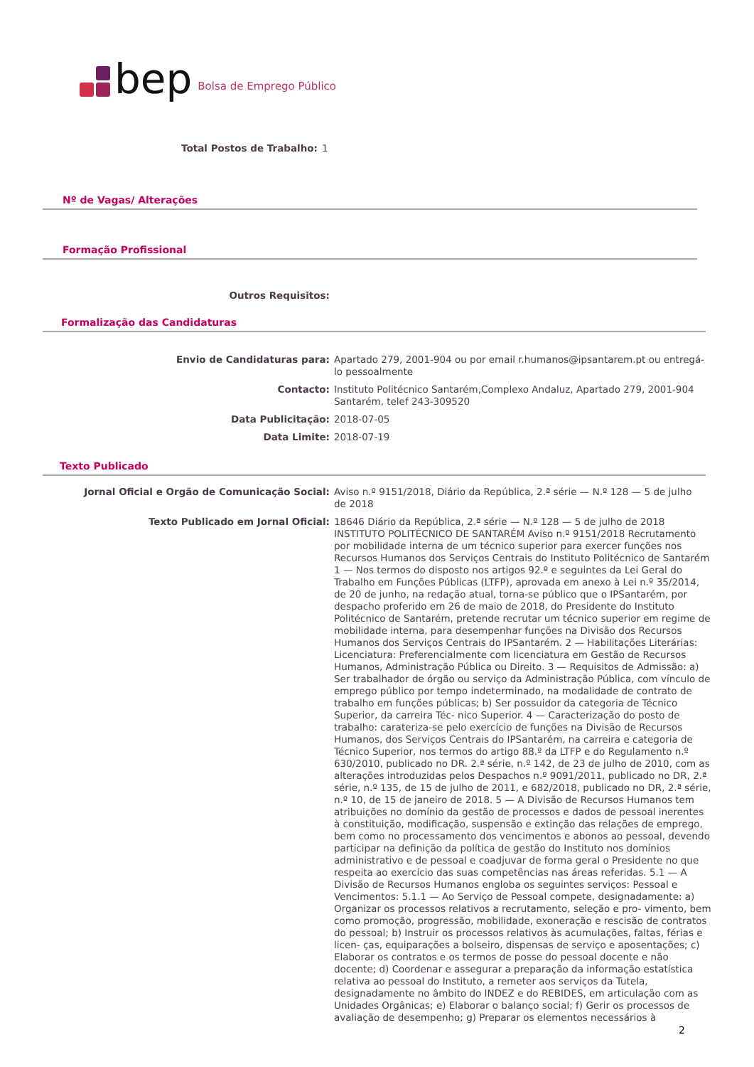bep Bolsa de Emprego Público
Total Postos de Trabalho:
1
Nº de Vagas/ Alterações
Formação Profissional
Outros Requisitos:
Formalização das Candidaturas
Envio de Candidaturas para:
Apartado 279, 2001-904 ou por email r.humanos@ipsantarem.pt ou entregá-lo pessoalmente
Contacto:
Instituto Politécnico Santarém,Complexo Andaluz, Apartado 279, 2001-904 Santarém, telef 243-309520
Data Publicitação:
2018-07-05
Data Limite:
2018-07-19
Texto Publicado
Jornal Oficial e Orgão de Comunicação Social:
Aviso n.º 9151/2018, Diário da República, 2.ª série — N.º 128 — 5 de julho de 2018
Texto Publicado em Jornal Oficial:
18646 Diário da República, 2.ª série — N.º 128 — 5 de julho de 2018 INSTITUTO POLITÉCNICO DE SANTARÉM Aviso n.º 9151/2018 Recrutamento por mobilidade interna de um técnico superior para exercer funções nos Recursos Humanos dos Serviços Centrais do Instituto Politécnico de Santarém 1 — Nos termos do disposto nos artigos 92.º e seguintes da Lei Geral do Trabalho em Funções Públicas (LTFP), aprovada em anexo à Lei n.º 35/2014, de 20 de junho, na redação atual, torna-se público que o IPSantarém, por despacho proferido em 26 de maio de 2018, do Presidente do Instituto Politécnico de Santarém, pretende recrutar um técnico superior em regime de mobilidade interna, para desempenhar funções na Divisão dos Recursos Humanos dos Serviços Centrais do IPSantarém. 2 — Habilitações Literárias: Licenciatura: Preferencialmente com licenciatura em Gestão de Recursos Humanos, Administração Pública ou Direito. 3 — Requisitos de Admissão: a) Ser trabalhador de órgão ou serviço da Administração Pública, com vínculo de emprego público por tempo indeterminado, na modalidade de contrato de trabalho em funções públicas; b) Ser possuidor da categoria de Técnico Superior, da carreira Téc- nico Superior. 4 — Caracterização do posto de trabalho: carateriza-se pelo exercício de funções na Divisão de Recursos Humanos, dos Serviços Centrais do IPSantarém, na carreira e categoria de Técnico Superior, nos termos do artigo 88.º da LTFP e do Regulamento n.º 630/2010, publicado no DR. 2.ª série, n.º 142, de 23 de julho de 2010, com as alterações introduzidas pelos Despachos n.º 9091/2011, publicado no DR, 2.ª série, n.º 135, de 15 de julho de 2011, e 682/2018, publicado no DR, 2.ª série, n.º 10, de 15 de janeiro de 2018. 5 — A Divisão de Recursos Humanos tem atribuições no domínio da gestão de processos e dados de pessoal inerentes à constituição, modificação, suspensão e extinção das relações de emprego, bem como no processamento dos vencimentos e abonos ao pessoal, devendo participar na definição da política de gestão do Instituto nos domínios administrativo e de pessoal e coadjuvar de forma geral o Presidente no que respeita ao exercício das suas competências nas áreas referidas. 5.1 — A Divisão de Recursos Humanos engloba os seguintes serviços: Pessoal e Vencimentos: 5.1.1 — Ao Serviço de Pessoal compete, designadamente: a) Organizar os processos relativos a recrutamento, seleção e pro- vimento, bem como promoção, progressão, mobilidade, exoneração e rescisão de contratos do pessoal; b) Instruir os processos relativos às acumulações, faltas, férias e licen- ças, equiparações a bolseiro, dispensas de serviço e aposentações; c) Elaborar os contratos e os termos de posse do pessoal docente e não docente; d) Coordenar e assegurar a preparação da informação estatística relativa ao pessoal do Instituto, a remeter aos serviços da Tutela, designadamente no âmbito do INDEZ e do REBIDES, em articulação com as Unidades Orgânicas; e) Elaborar o balanço social; f) Gerir os processos de avaliação de desempenho; g) Preparar os elementos necessários à
2